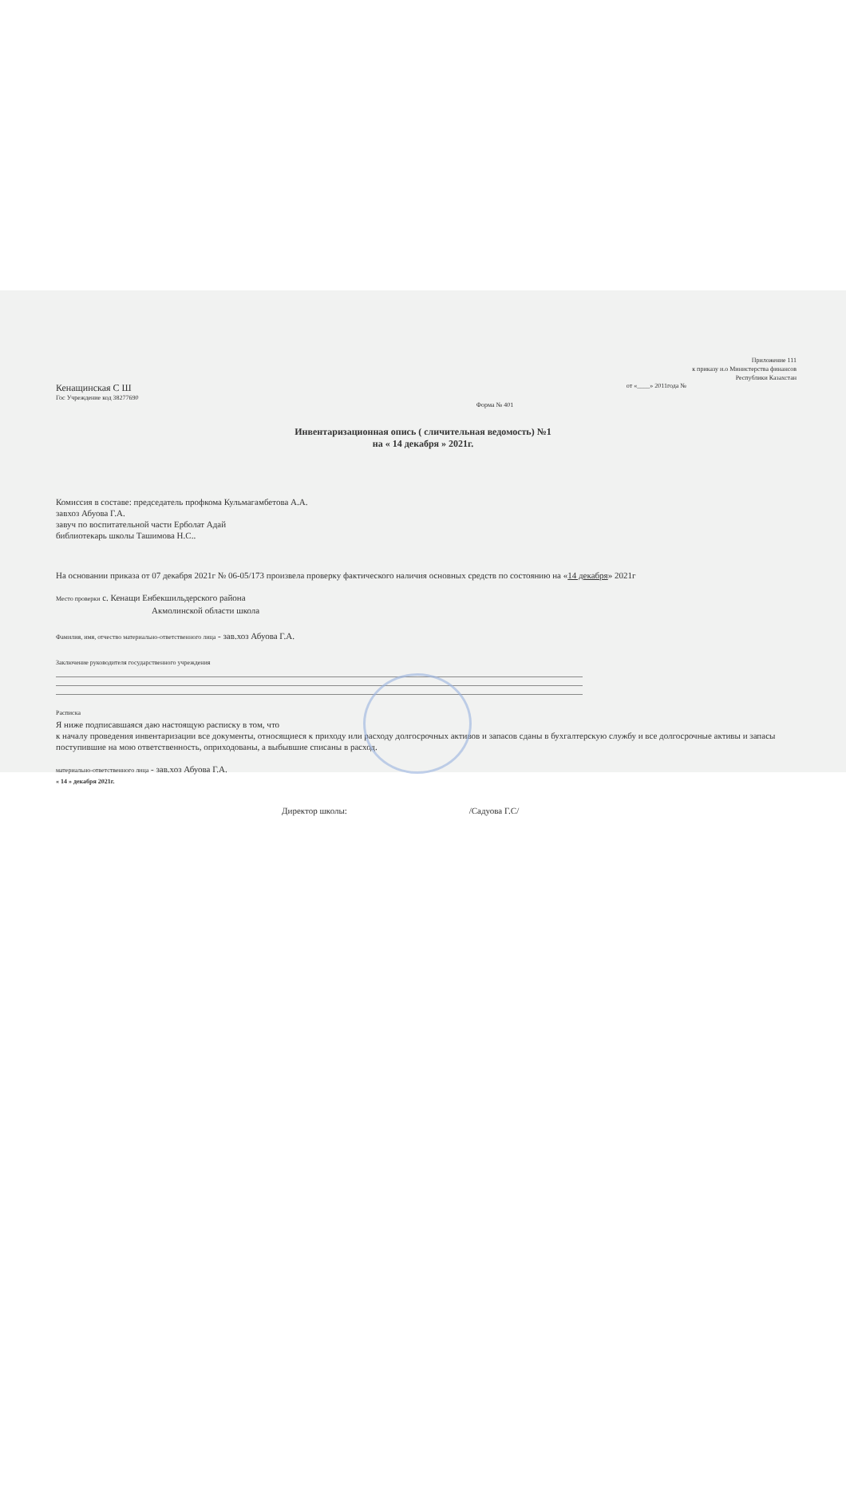Приложение 111
к приказу и.о Министерства финансов
Республики Казахстан
Кенащинская С Ш от «____» 2011года №
Гос Учреждение код 38277690
Форма № 401
Инвентаризационная опись ( сличительная ведомость) №1
на « 14 декабря » 2021г.
Комиссия в составе: председатель профкома Кульмагамбетова А.А.
завхоз Абуова Г.А.
завуч по воспитательной части Ерболат Адай
библиотекарь школы Ташимова Н.С..
На основании приказа от 07 декабря 2021г № 06-05/173 произвела проверку фактического наличия основных средств по состоянию на «14 декабря» 2021г
Место проверки с. Кенащи Енбекшильдерского района
Акмолинской области школа
Фамилия, имя, отчество материально-ответственного лица - зав.хоз Абуова Г.А.
Заключение руководителя государственного учреждения
Расписка
Я ниже подписавшаяся даю настоящую расписку в том, что
к началу проведения инвентаризации все документы, относящиеся к приходу или расходу долгосрочных активов и запасов сданы в бухгалтерскую службу и все долгосрочные активы и запасы поступившие на мою ответственность, оприходованы, а выбывшие списаны в расход.
материально-ответственного лица - зав.хоз Абуова Г.А.
« 14 » декабря 2021г.
Директор школы: /Садуова Г.С/